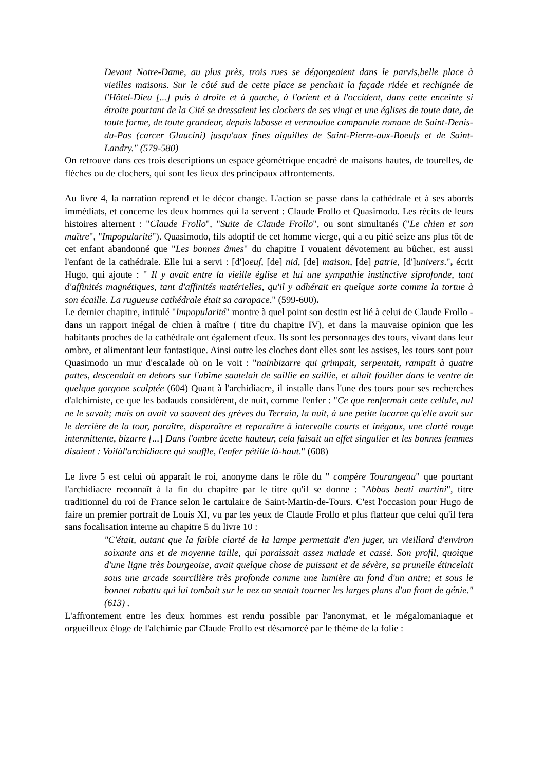Devant Notre-Dame, au plus près, trois rues se dégorgeaient dans le parvis,belle place à vieilles maisons. Sur le côté sud de cette place se penchait la façade ridée et rechignée de l'Hôtel-Dieu [...] puis à droite et à gauche, à l'orient et à l'occident, dans cette enceinte si étroite pourtant de la Cité se dressaient les clochers de ses vingt et une églises de toute date, de toute forme, de toute grandeur, depuis labasse et vermoulue campanule romane de Saint-Denis-du-Pas (carcer Glaucini) jusqu'aux fines aiguilles de Saint-Pierre-aux-Boeufs et de Saint-Landry." (579-580)
On retrouve dans ces trois descriptions un espace géométrique encadré de maisons hautes, de tourelles, de flèches ou de clochers, qui sont les lieux des principaux affrontements.
Au livre 4, la narration reprend et le décor change. L'action se passe dans la cathédrale et à ses abords immédiats, et concerne les deux hommes qui la servent : Claude Frollo et Quasimodo. Les récits de leurs histoires alternent : "Claude Frollo", "Suite de Claude Frollo", ou sont simultanés ("Le chien et son maître", "Impopularité"). Quasimodo, fils adoptif de cet homme vierge, qui a eu pitié seize ans plus tôt de cet enfant abandonné que "Les bonnes âmes" du chapitre I vouaient dévotement au bûcher, est aussi l'enfant de la cathédrale. Elle lui a servi : [d']oeuf, [de] nid, [de] maison, [de] patrie, [d']univers.", écrit Hugo, qui ajoute : " Il y avait entre la vieille église et lui une sympathie instinctive siprofonde, tant d'affinités magnétiques, tant d'affinités matérielles, qu'il y adhérait en quelque sorte comme la tortue à son écaille. La rugueuse cathédrale était sa carapace." (599-600).
Le dernier chapitre, intitulé "Impopularité" montre à quel point son destin est lié à celui de Claude Frollo - dans un rapport inégal de chien à maître ( titre du chapitre IV), et dans la mauvaise opinion que les habitants proches de la cathédrale ont également d'eux. Ils sont les personnages des tours, vivant dans leur ombre, et alimentant leur fantastique. Ainsi outre les cloches dont elles sont les assises, les tours sont pour Quasimodo un mur d'escalade où on le voit : "nainbizarre qui grimpait, serpentait, rampait à quatre pattes, descendait en dehors sur l'abîme sautelait de saillie en saillie, et allait fouiller dans le ventre de quelque gorgone sculptée (604) Quant à l'archidiacre, il installe dans l'une des tours pour ses recherches d'alchimiste, ce que les badauds considèrent, de nuit, comme l'enfer : "Ce que renfermait cette cellule, nul ne le savait; mais on avait vu souvent des grèves du Terrain, la nuit, à une petite lucarne qu'elle avait sur le derrière de la tour, paraître, disparaître et reparaître à intervalle courts et inégaux, une clarté rouge intermittente, bizarre [...] Dans l'ombre àcette hauteur, cela faisait un effet singulier et les bonnes femmes disaient : Voilàl'archidiacre qui souffle, l'enfer pétille là-haut." (608)
Le livre 5 est celui où apparaît le roi, anonyme dans le rôle du " compère Tourangeau" que pourtant l'archidiacre reconnaît à la fin du chapitre par le titre qu'il se donne : "Abbas beati martini", titre traditionnel du roi de France selon le cartulaire de Saint-Martin-de-Tours. C'est l'occasion pour Hugo de faire un premier portrait de Louis XI, vu par les yeux de Claude Frollo et plus flatteur que celui qu'il fera sans focalisation interne au chapitre 5 du livre 10 :
"C'était, autant que la faible clarté de la lampe permettait d'en juger, un vieillard d'environ soixante ans et de moyenne taille, qui paraissait assez malade et cassé. Son profil, quoique d'une ligne très bourgeoise, avait quelque chose de puissant et de sévère, sa prunelle étincelait sous une arcade sourcilière très profonde comme une lumière au fond d'un antre; et sous le bonnet rabattu qui lui tombait sur le nez on sentait tourner les larges plans d'un front de génie." (613) .
L'affrontement entre les deux hommes est rendu possible par l'anonymat, et le mégalomaniaque et orgueilleux éloge de l'alchimie par Claude Frollo est désamorcé par le thème de la folie :